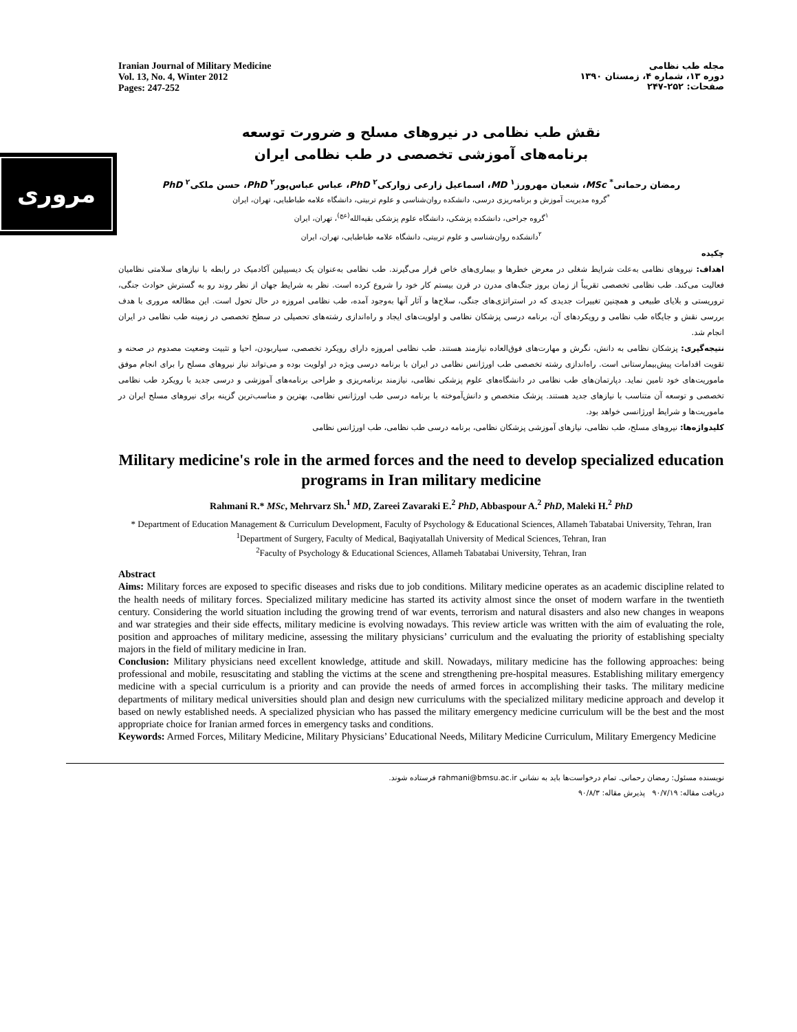مروری
Iranian Journal of Military Medicine
Vol. 13, No. 4, Winter 2012
Pages: 247-252
مجله طب نظامی
دوره ۱۳، شماره ۴، زمستان ۱۳۹۰
صفحات: ۲۵۲-۲۴۷
نقش طب نظامی در نیروهای مسلح و ضرورت توسعه
برنامه‌های آموزشی تخصصی در طب نظامی ایران
رمضان رحمانی<sup>*</sup> MSc، شعبان مهرورز<sup>۱</sup> MD، اسماعیل زارعی زوارکی<sup>۲</sup> PhD، عباس عباس‌پور<sup>۲</sup> PhD، حسن ملکی<sup>۲</sup> PhD
<sup>*</sup> گروه مدیریت آموزش و برنامه‌ریزی درسی، دانشکده روان‌شناسی و علوم تربیتی، دانشگاه علامه طباطبایی، تهران، ایران
<sup>۱</sup> گروه جراحی، دانشکده پزشکی، دانشگاه علوم پزشکی بقیه‌الله<sup>(عج)</sup>، تهران، ایران
<sup>۲</sup> دانشکده روان‌شناسی و علوم تربیتی، دانشگاه علامه طباطبایی، تهران، ایران
چکیده
اهداف: نیروهای نظامی به‌علت شرایط شغلی در معرض خطرها و بیماری‌های خاص قرار می‌گیرند. طب نظامی به‌عنوان یک دیسیپلین آکادمیک در رابطه با نیازهای سلامتی نظامیان فعالیت می‌کند. طب نظامی تخصصی تقریباً از زمان بروز جنگ‌های مدرن در قرن بیستم کار خود را شروع کرده است. نظر به شرایط جهان از نظر روند رو به گسترش حوادث جنگی، تروریستی و بلایای طبیعی و همچنین تغییرات جدیدی که در استراتژی‌های جنگی، سلاح‌ها و آثار آنها به‌وجود آمده، طب نظامی امروزه در حال تحول است. این مطالعه مروری با هدف بررسی نقش و جایگاه طب نظامی و رویکردهای آن، برنامه درسی پزشکان نظامی و اولویت‌های ایجاد و راه‌اندازی رشته‌های تحصیلی در سطح تخصصی در زمینه طب نظامی در ایران انجام شد.
نتیجه‌گیری: پزشکان نظامی به دانش، نگرش و مهارت‌های فوق‌العاده نیازمند هستند. طب نظامی امروزه دارای رویکرد تخصصی، سیاربودن، احیا و تثبیت وضعیت مصدوم در صحنه و تقویت اقدامات پیش‌بیمارستانی است. راه‌اندازی رشته تخصصی طب اورژانس نظامی در ایران با برنامه درسی ویژه در اولویت بوده و می‌تواند نیاز نیروهای مسلح را برای انجام موفق ماموریت‌های خود تامین نماید. دپارتمان‌های طب نظامی در دانشگاه‌های علوم پزشکی نظامی، نیازمند برنامه‌ریزی و طراحی برنامه‌های آموزشی و درسی جدید با رویکرد طب نظامی تخصصی و توسعه آن متناسب با نیازهای جدید هستند. پزشک متخصص و دانش‌آموخته با برنامه درسی طب اورژانس نظامی، بهترین و مناسب‌ترین گزینه برای نیروهای مسلح ایران در ماموریت‌ها و شرایط اورژانسی خواهد بود.
کلیدواژه‌ها: نیروهای مسلح، طب نظامی، نیازهای آموزشی پزشکان نظامی، برنامه درسی طب نظامی، طب اورژانس نظامی
Military medicine's role in the armed forces and the need to develop specialized education programs in Iran military medicine
Rahmani R.* MSc, Mehrvarz Sh.<sup>1</sup> MD, Zareei Zavaraki E.<sup>2</sup> PhD, Abbaspour A.<sup>2</sup> PhD, Maleki H.<sup>2</sup> PhD
* Department of Education Management & Curriculum Development, Faculty of Psychology & Educational Sciences, Allameh Tabatabai University, Tehran, Iran
<sup>1</sup> Department of Surgery, Faculty of Medical, Baqiyatallah University of Medical Sciences, Tehran, Iran
<sup>2</sup> Faculty of Psychology & Educational Sciences, Allameh Tabatabai University, Tehran, Iran
Abstract
Aims: Military forces are exposed to specific diseases and risks due to job conditions. Military medicine operates as an academic discipline related to the health needs of military forces. Specialized military medicine has started its activity almost since the onset of modern warfare in the twentieth century. Considering the world situation including the growing trend of war events, terrorism and natural disasters and also new changes in weapons and war strategies and their side effects, military medicine is evolving nowadays. This review article was written with the aim of evaluating the role, position and approaches of military medicine, assessing the military physicians’ curriculum and the evaluating the priority of establishing specialty majors in the field of military medicine in Iran.
Conclusion: Military physicians need excellent knowledge, attitude and skill. Nowadays, military medicine has the following approaches: being professional and mobile, resuscitating and stabling the victims at the scene and strengthening pre-hospital measures. Establishing military emergency medicine with a special curriculum is a priority and can provide the needs of armed forces in accomplishing their tasks. The military medicine departments of military medical universities should plan and design new curriculums with the specialized military medicine approach and develop it based on newly established needs. A specialized physician who has passed the military emergency medicine curriculum will be the best and the most appropriate choice for Iranian armed forces in emergency tasks and conditions.
Keywords: Armed Forces, Military Medicine, Military Physicians’ Educational Needs, Military Medicine Curriculum, Military Emergency Medicine
نویسنده مسئول: رمضان رحمانی. تمام درخواست‌ها باید به نشانی rahmani@bmsu.ac.ir فرستاده شوند.
دریافت مقاله: ۹۰/۷/۱۹ پذیرش مقاله: ۹۰/۸/۳